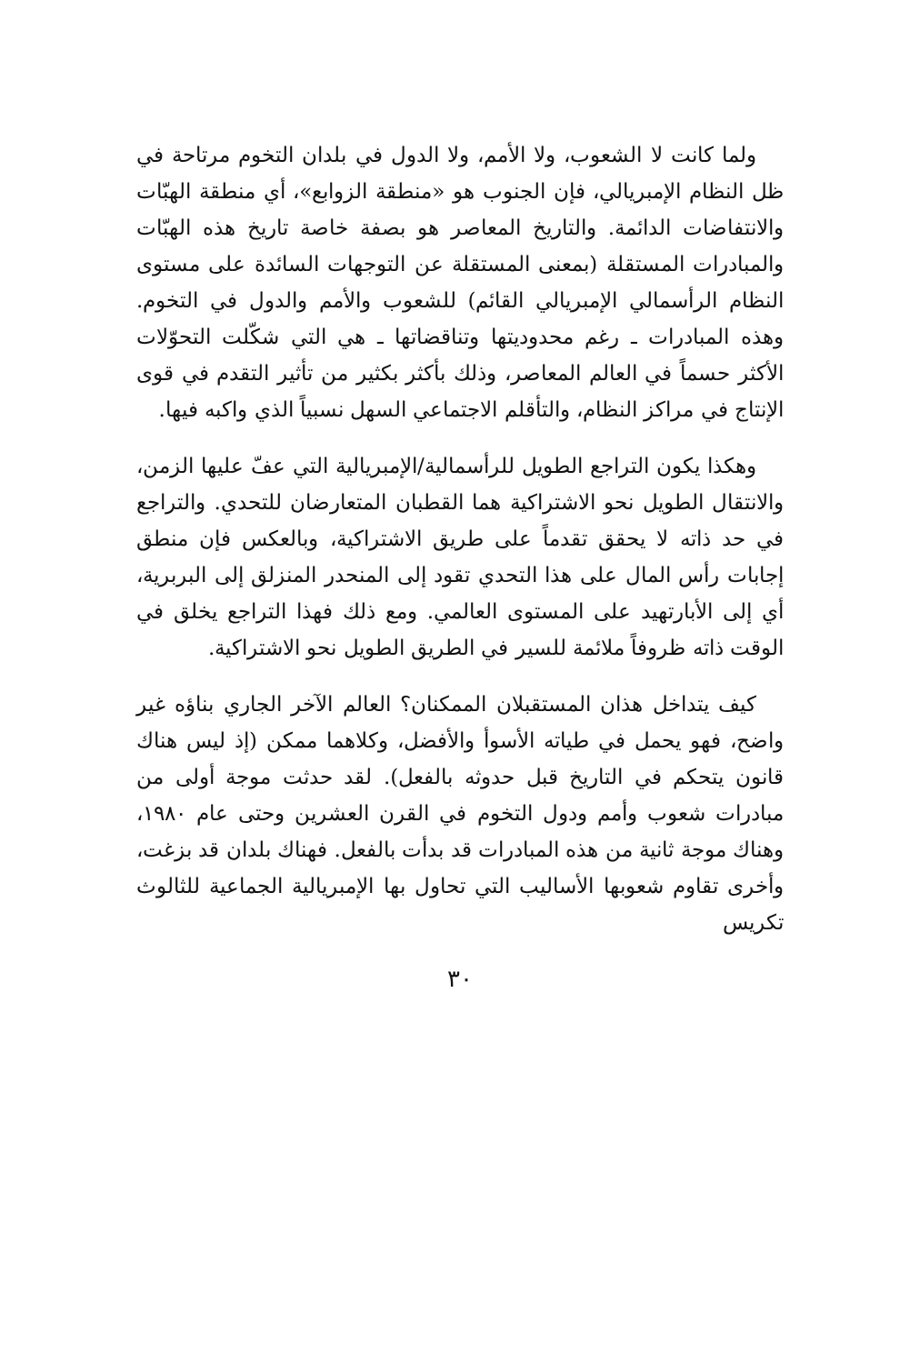ولما كانت لا الشعوب، ولا الأمم، ولا الدول في بلدان التخوم مرتاحة في ظل النظام الإمبريالي، فإن الجنوب هو «منطقة الزوابع»، أي منطقة الهبّات والانتفاضات الدائمة. والتاريخ المعاصر هو بصفة خاصة تاريخ هذه الهبّات والمبادرات المستقلة (بمعنى المستقلة عن التوجهات السائدة على مستوى النظام الرأسمالي الإمبريالي القائم) للشعوب والأمم والدول في التخوم. وهذه المبادرات ـ رغم محدوديتها وتناقضاتها ـ هي التي شكّلت التحوّلات الأكثر حسماً في العالم المعاصر، وذلك بأكثر بكثير من تأثير التقدم في قوى الإنتاج في مراكز النظام، والتأقلم الاجتماعي السهل نسبياً الذي واكبه فيها.
وهكذا يكون التراجع الطويل للرأسمالية/الإمبريالية التي عفّ عليها الزمن، والانتقال الطويل نحو الاشتراكية هما القطبان المتعارضان للتحدي. والتراجع في حد ذاته لا يحقق تقدماً على طريق الاشتراكية، وبالعكس فإن منطق إجابات رأس المال على هذا التحدي تقود إلى المنحدر المنزلق إلى البربرية، أي إلى الأبارتهيد على المستوى العالمي. ومع ذلك فهذا التراجع يخلق في الوقت ذاته ظروفاً ملائمة للسير في الطريق الطويل نحو الاشتراكية.
كيف يتداخل هذان المستقبلان الممكنان؟ العالم الآخر الجاري بناؤه غير واضح، فهو يحمل في طياته الأسوأ والأفضل، وكلاهما ممكن (إذ ليس هناك قانون يتحكم في التاريخ قبل حدوثه بالفعل). لقد حدثت موجة أولى من مبادرات شعوب وأمم ودول التخوم في القرن العشرين وحتى عام ١٩٨٠، وهناك موجة ثانية من هذه المبادرات قد بدأت بالفعل. فهناك بلدان قد بزغت، وأخرى تقاوم شعوبها الأساليب التي تحاول بها الإمبريالية الجماعية للثالوث تكريس
٣٠